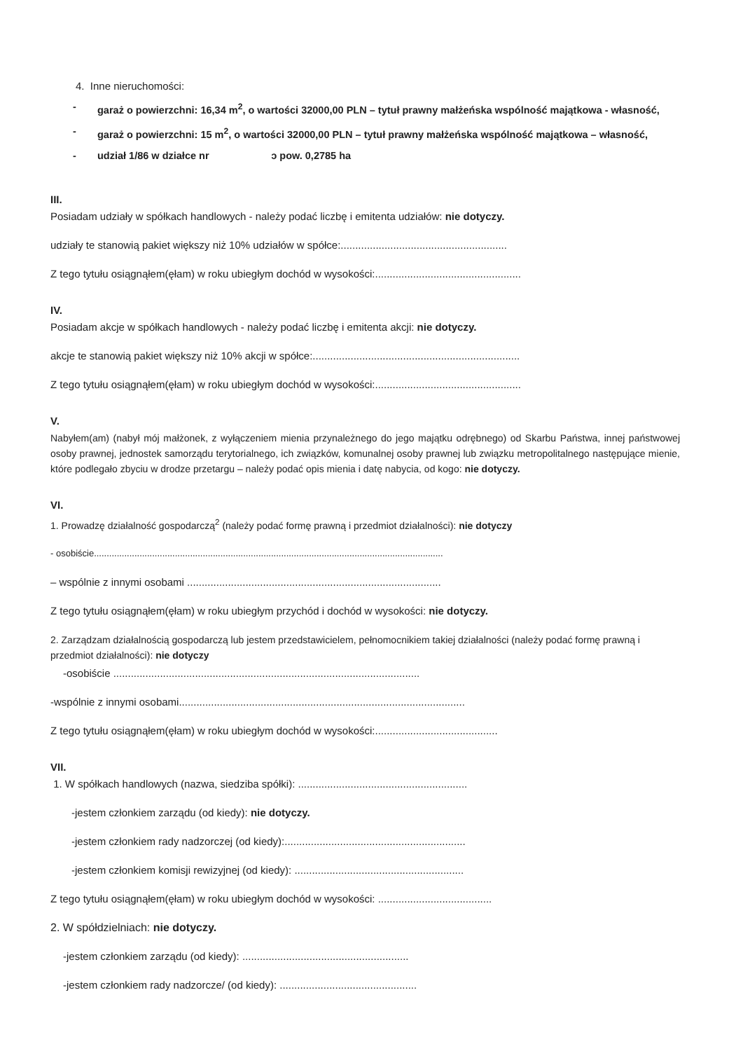4. Inne nieruchomości:
- garaż o powierzchni: 16,34 m<sup>2</sup>, o wartości 32000,00 PLN – tytuł prawny małżeńska wspólność majątkowa - własność,
- garaż o powierzchni: 15 m<sup>2</sup>, o wartości 32000,00 PLN – tytuł prawny małżeńska wspólność majątkowa – własność,
- udział 1/86 w działce nr ɔ pow. 0,2785 ha
III.
Posiadam udziały w spółkach handlowych - należy podać liczbę i emitenta udziałów: nie dotyczy.
udziały te stanowią pakiet większy niż 10% udziałów w spółce:.........................................................
Z tego tytułu osiągnąłem(ęłam) w roku ubiegłym dochód w wysokości:..................................................
IV.
Posiadam akcje w spółkach handlowych - należy podać liczbę i emitenta akcji: nie dotyczy.
akcje te stanowią pakiet większy niż 10% akcji w spółce:.......................................................................
Z tego tytułu osiągnąłem(ęłam) w roku ubiegłym dochód w wysokości:..................................................
V.
Nabyłem(am) (nabył mój małżonek, z wyłączeniem mienia przynależnego do jego majątku odrębnego) od Skarbu Państwa, innej państwowej osoby prawnej, jednostek samorządu terytorialnego, ich związków, komunalnej osoby prawnej lub związku metropolitalnego następujące mienie, które podlegało zbyciu w drodze przetargu – należy podać opis mienia i datę nabycia, od kogo: nie dotyczy.
VI.
1. Prowadzę działalność gospodarczą<sup>2</sup> (należy podać formę prawną i przedmiot działalności): nie dotyczy
- osobiście..........................................................................................................................................
– wspólnie z innymi osobami .......................................................................................
Z tego tytułu osiągnąłem(ęłam) w roku ubiegłym przychód i dochód w wysokości: nie dotyczy.
2. Zarządzam działalnością gospodarczą lub jestem przedstawicielem, pełnomocnikiem takiej działalności (należy podać formę prawną i przedmiot działalności): nie dotyczy
-osobiście .........................................................................................................
-wspólnie z innymi osobami..................................................................................................
Z tego tytułu osiągnąłem(ęłam) w roku ubiegłym dochód w wysokości:..........................................
VII.
1. W spółkach handlowych (nazwa, siedziba spółki): ..........................................................
-jestem członkiem zarządu (od kiedy): nie dotyczy.
-jestem członkiem rady nadzorczej (od kiedy):..............................................................
-jestem członkiem komisji rewizyjnej (od kiedy): ..........................................................
Z tego tytułu osiągnąłem(ęłam) w roku ubiegłym dochód w wysokości: .......................................
2. W spółdzielniach: nie dotyczy.
-jestem członkiem zarządu (od kiedy): .........................................................
-jestem członkiem rady nadzorcze/ (od kiedy): ...............................................